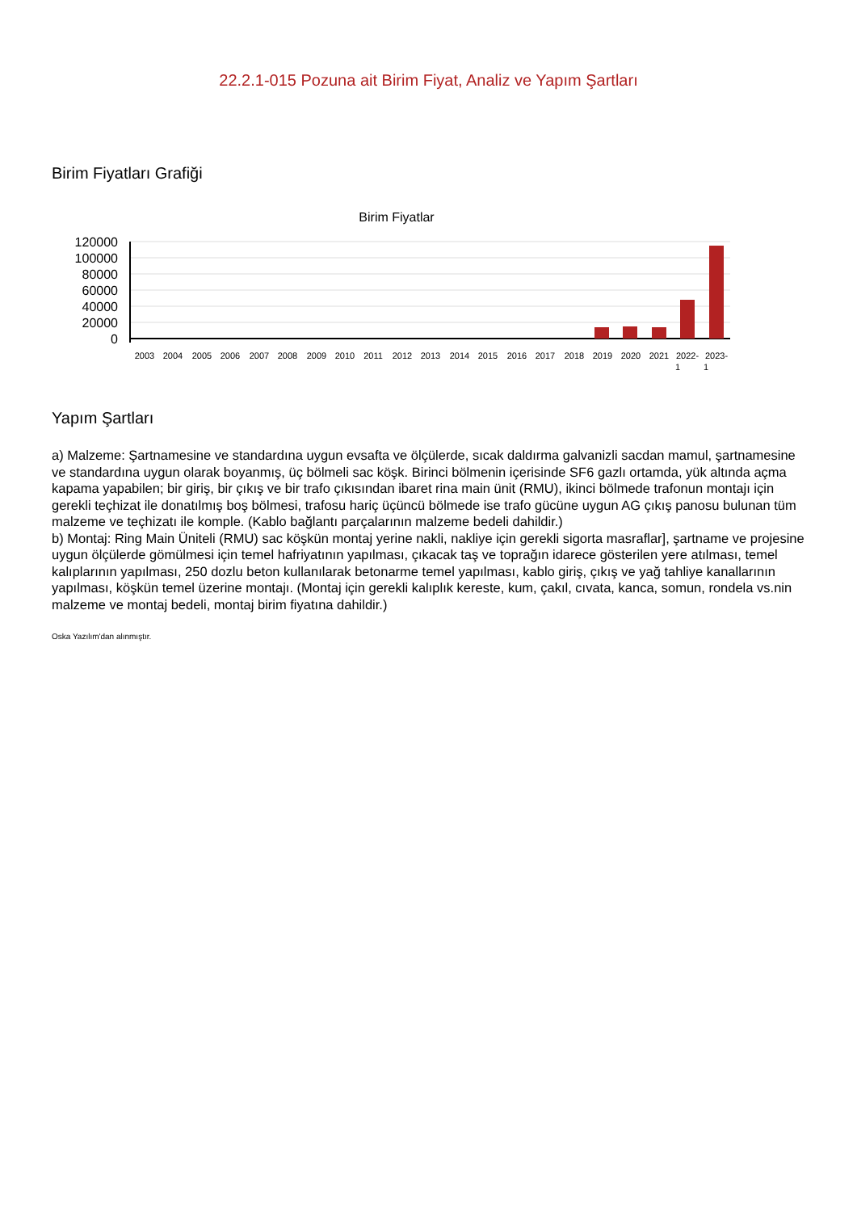22.2.1-015 Pozuna ait Birim Fiyat, Analiz ve Yapım Şartları
Birim Fiyatları Grafiği
Birim Fiyatlar
120000
100000
80000
60000
40000
20000
0
2003
2004
2005
2006
2007
2008
2009
2010
2011
2012
2013
2014
2015
2016
2017
2018
2019
2020
2021
2022-
2023-
1
1
Yapım Şartları
a) Malzeme: Şartnamesine ve standardına uygun evsafta ve ölçülerde, sıcak daldırma galvanizli sacdan mamul, şartnamesine ve standardına uygun olarak boyanmış, üç bölmeli sac köşk. Birinci bölmenin içerisinde SF6 gazlı ortamda, yük altında açma kapama yapabilen; bir giriş, bir çıkış ve bir trafo çıkısından ibaret rina main ünit (RMU), ikinci bölmede trafonun montajı için gerekli teçhizat ile donatılmış boş bölmesi, trafosu hariç üçüncü bölmede ise trafo gücüne uygun AG çıkış panosu bulunan tüm malzeme ve teçhizatı ile komple. (Kablo bağlantı parçalarının malzeme bedeli dahildir.)
b) Montaj: Ring Main Üniteli (RMU) sac köşkün montaj yerine nakli, nakliye için gerekli sigorta masraflar], şartname ve projesine uygun ölçülerde gömülmesi için temel hafriyatının yapılması, çıkacak taş ve toprağın idarece gösterilen yere atılması, temel kalıplarının yapılması, 250 dozlu beton kullanılarak betonarme temel yapılması, kablo giriş, çıkış ve yağ tahliye kanallarının yapılması, köşkün temel üzerine montajı. (Montaj için gerekli kalıplık kereste, kum, çakıl, cıvata, kanca, somun, rondela vs.nin malzeme ve montaj bedeli, montaj birim fiyatına dahildir.)
Oska Yazılım'dan alınmıştır.